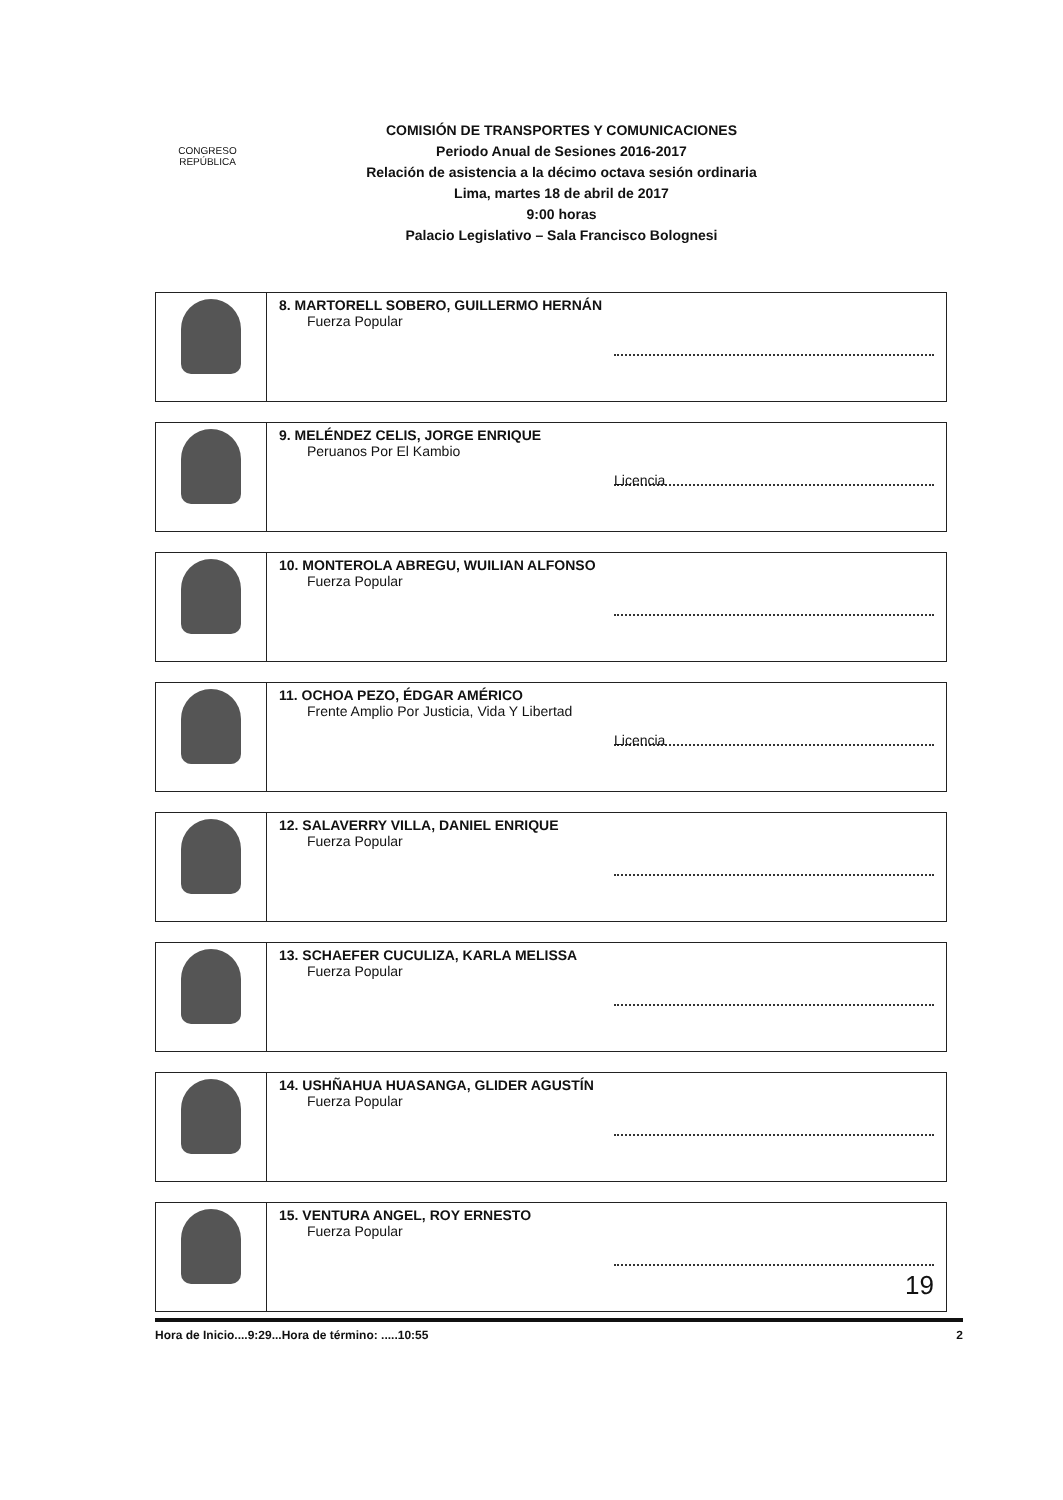CONGRESO
REPÚBLICA
COMISIÓN DE TRANSPORTES Y COMUNICACIONES
Periodo Anual de Sesiones 2016-2017
Relación de asistencia a la décimo octava sesión ordinaria
Lima, martes 18 de abril de 2017
9:00 horas
Palacio Legislativo – Sala Francisco Bolognesi
| | 8. MARTORELL SOBERO, GUILLERMO HERNÁN Fuerza Popular |
| | Licencia 9. MELÉNDEZ CELIS, JORGE ENRIQUE Peruanos Por El Kambio |
| | 10. MONTEROLA ABREGU, WUILIAN ALFONSO Fuerza Popular |
| | Licencia 11. OCHOA PEZO, ÉDGAR AMÉRICO Frente Amplio Por Justicia, Vida Y Libertad |
| | 12. SALAVERRY VILLA, DANIEL ENRIQUE Fuerza Popular |
| | 13. SCHAEFER CUCULIZA, KARLA MELISSA Fuerza Popular |
| | 14. USHÑAHUA HUASANGA, GLIDER AGUSTÍN Fuerza Popular |
| | 15. VENTURA ANGEL, ROY ERNESTO Fuerza Popular |
19
Hora de Inicio....9:29...Hora de término: .....10:55 2